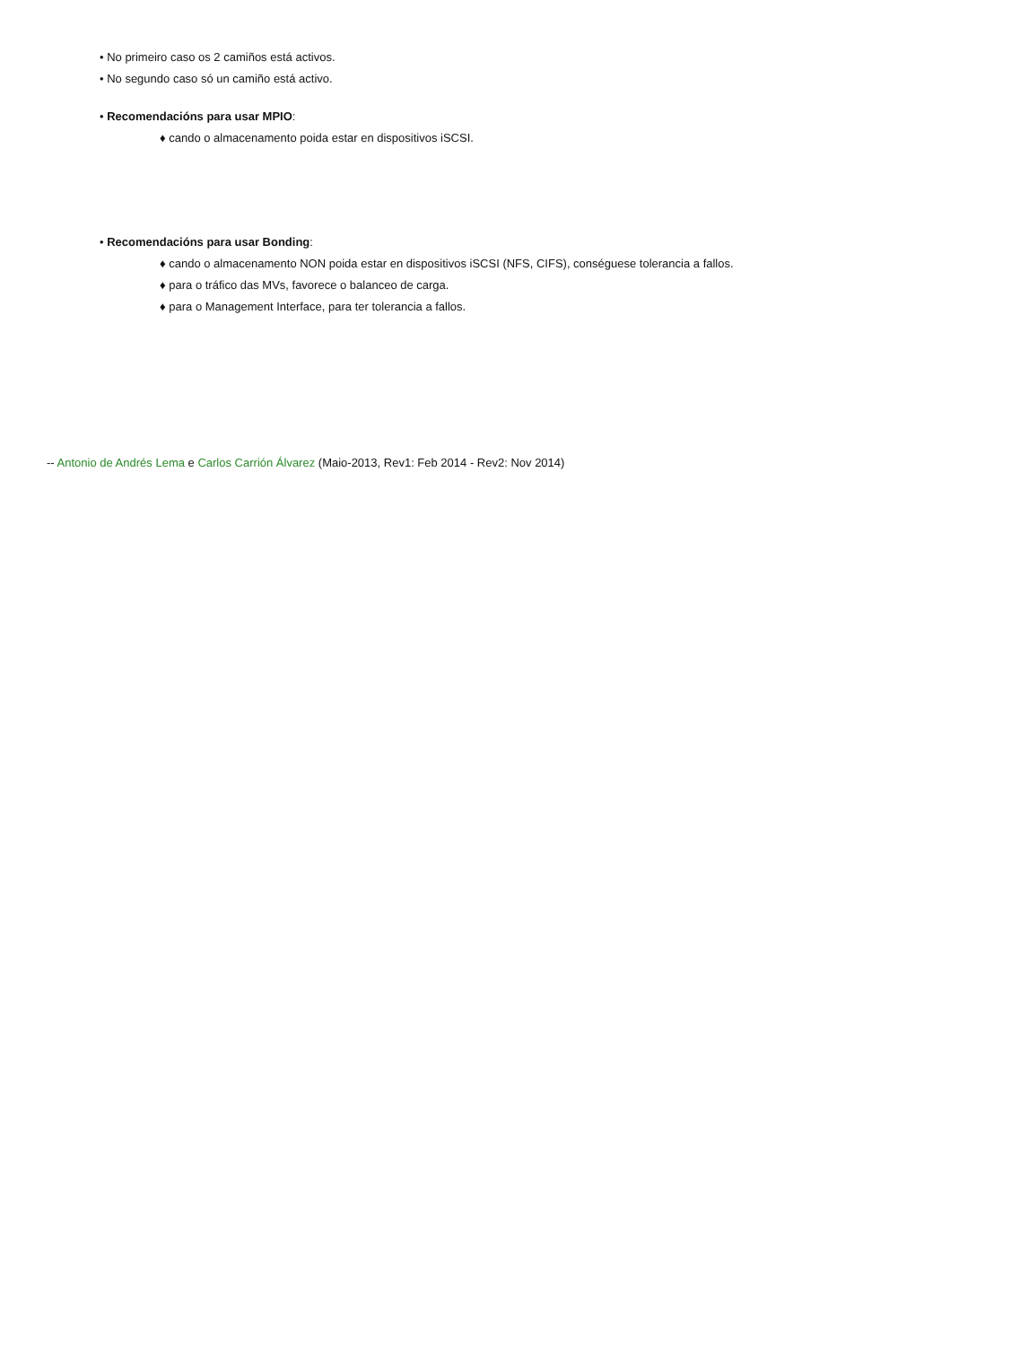• No primeiro caso os 2 camiños está activos.
• No segundo caso só un camiño está activo.
• Recomendacións para usar MPIO:
♦ cando o almacenamento poida estar en dispositivos iSCSI.
• Recomendacións para usar Bonding:
♦ cando o almacenamento NON poida estar en dispositivos iSCSI (NFS, CIFS), conséguese tolerancia a fallos.
♦ para o tráfico das MVs, favorece o balanceo de carga.
♦ para o Management Interface, para ter tolerancia a fallos.
-- Antonio de Andrés Lema e Carlos Carrión Álvarez (Maio-2013, Rev1: Feb 2014 - Rev2: Nov 2014)